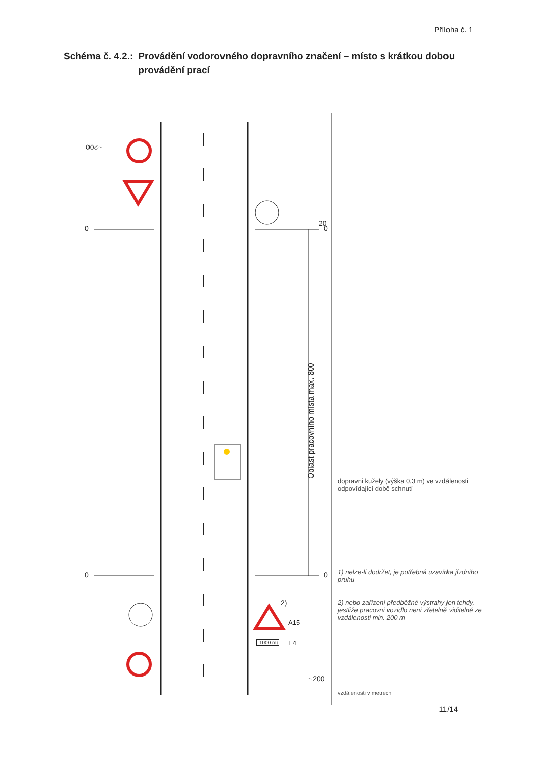Příloha č. 1
Schéma č. 4.2.: Provádění vodorovného dopravního značení – místo s krátkou dobou provádění prací
~200
20
0 0
0 0
2)
A15
E4
↑1000 m↑
~200
Oblast pracovního místa max. 800
dopravni kužely (výška 0,3 m) ve vzdálenosti odpovídající době schnutí
1) nelze-li dodržet, je potřebná uzavírka jízdního pruhu
2) nebo zařízení předběžné výstrahy jen tehdy, jestliže pracovní vozidlo není zřetelně viditelné ze vzdálenosti min. 200 m
vzdálenosti v metrech
11/14